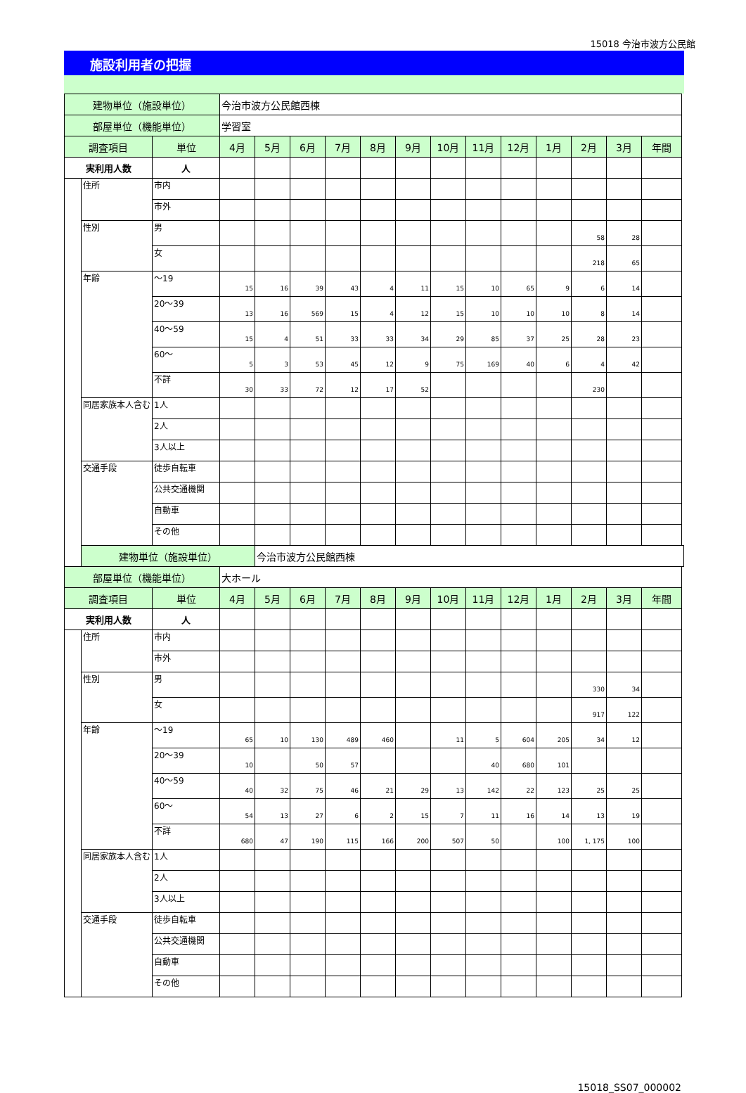15018 今治市波方公民館
施設利用者の把握
| 建物単位（施設単位） | | | 今治市波方公民館西棟 | | | | | | | | | | | | |
| 部屋単位（機能単位） | | | 学習室 | | | | | | | | | | | | |
| 調査項目 | | 単位 | 4月 | 5月 | 6月 | 7月 | 8月 | 9月 | 10月 | 11月 | 12月 | 1月 | 2月 | 3月 | 年間 |
| 実利用人数 | | 人 | | | | | | | | | | | | | |
| | 住所 | 市内 | | | | | | | | | | | | | |
| | | 市外 | | | | | | | | | | | | | |
| | 性別 | 男 | | | | | | | | | | | 58 | 28 | |
| | | 女 | | | | | | | | | | | 218 | 65 | |
| | 年齢 | ～19 | 15 | 16 | 39 | 43 | 4 | 11 | 15 | 10 | 65 | 9 | 6 | 14 | |
| | | 20～39 | 13 | 16 | 569 | 15 | 4 | 12 | 15 | 10 | 10 | 10 | 8 | 14 | |
| | | 40～59 | 15 | 4 | 51 | 33 | 33 | 34 | 29 | 85 | 37 | 25 | 28 | 23 | |
| | | 60～ | 5 | 3 | 53 | 45 | 12 | 9 | 75 | 169 | 40 | 6 | 4 | 42 | |
| | | 不詳 | 30 | 33 | 72 | 12 | 17 | 52 | | | | | 230 | | |
| | 同居家族本人含む | 1人 | | | | | | | | | | | | | |
| | | 2人 | | | | | | | | | | | | | |
| | | 3人以上 | | | | | | | | | | | | | |
| | 交通手段 | 徒歩自転車 | | | | | | | | | | | | | |
| | | 公共交通機関 | | | | | | | | | | | | | |
| | | 自動車 | | | | | | | | | | | | | |
| | | その他 | | | | | | | | | | | | | |
| | 建物単位（施設単位） | | | 今治市波方公民館西棟 | | | | | | | | | | | |
| 部屋単位（機能単位） | | | 大ホール | | | | | | | | | | | | |
| 調査項目 | | 単位 | 4月 | 5月 | 6月 | 7月 | 8月 | 9月 | 10月 | 11月 | 12月 | 1月 | 2月 | 3月 | 年間 |
| 実利用人数 | | 人 | | | | | | | | | | | | | |
| | 住所 | 市内 | | | | | | | | | | | | | |
| | | 市外 | | | | | | | | | | | | | |
| | 性別 | 男 | | | | | | | | | | | 330 | 34 | |
| | | 女 | | | | | | | | | | | 917 | 122 | |
| | 年齢 | ～19 | 65 | 10 | 130 | 489 | 460 | | 11 | 5 | 604 | 205 | 34 | 12 | |
| | | 20～39 | 10 | | 50 | 57 | | | | 40 | 680 | 101 | | | |
| | | 40～59 | 40 | 32 | 75 | 46 | 21 | 29 | 13 | 142 | 22 | 123 | 25 | 25 | |
| | | 60～ | 54 | 13 | 27 | 6 | 2 | 15 | 7 | 11 | 16 | 14 | 13 | 19 | |
| | | 不詳 | 680 | 47 | 190 | 115 | 166 | 200 | 507 | 50 | | 100 | 1, 175 | 100 | |
| | 同居家族本人含む | 1人 | | | | | | | | | | | | | |
| | | 2人 | | | | | | | | | | | | | |
| | | 3人以上 | | | | | | | | | | | | | |
| | 交通手段 | 徒歩自転車 | | | | | | | | | | | | | |
| | | 公共交通機関 | | | | | | | | | | | | | |
| | | 自動車 | | | | | | | | | | | | | |
| | | その他 | | | | | | | | | | | | | |
15018_SS07_000002